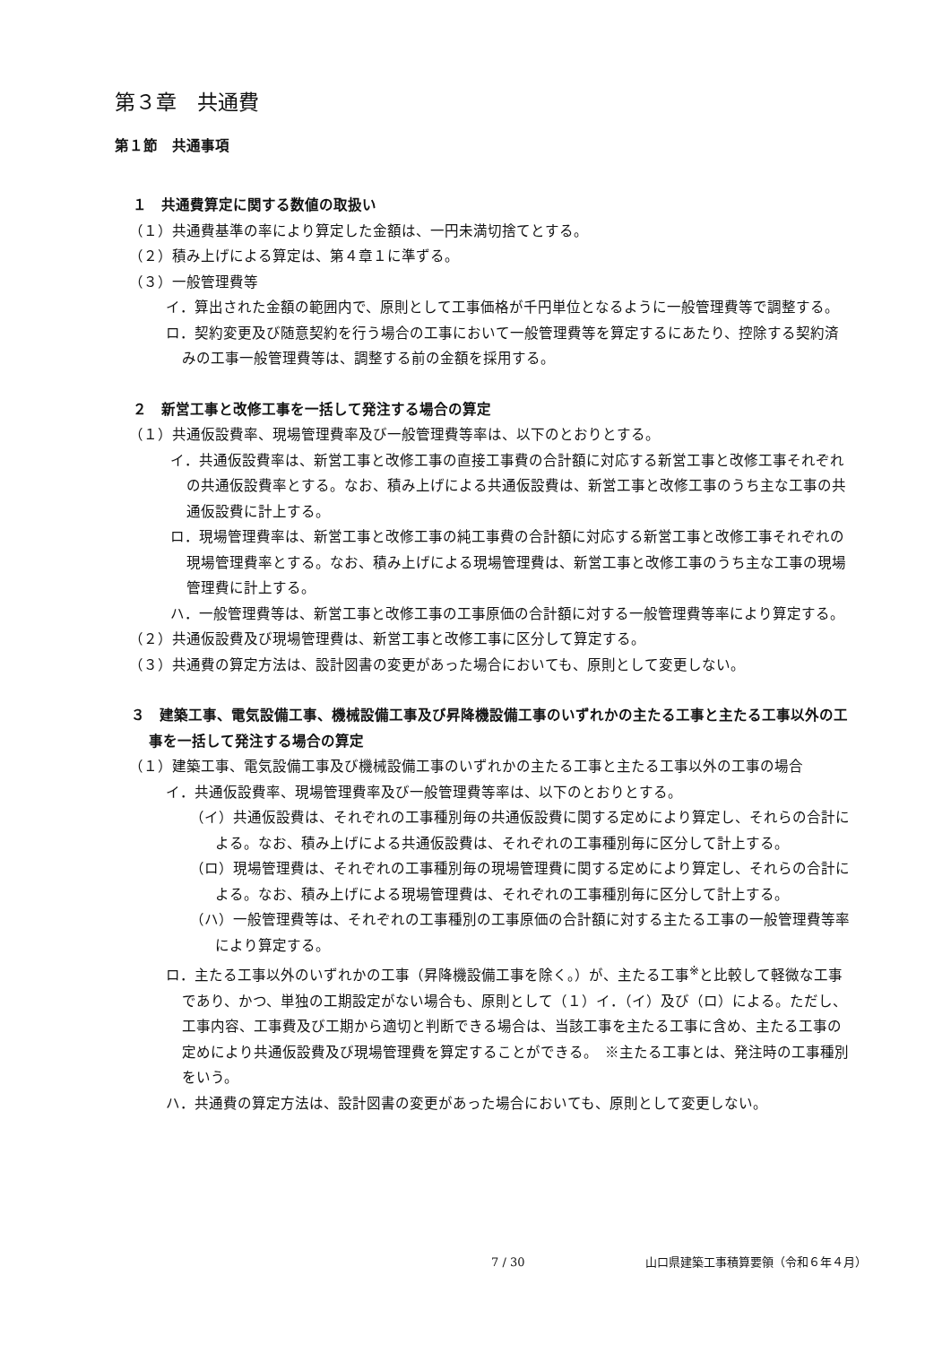第３章　共通費
第１節　共通事項
１　共通費算定に関する数値の取扱い
（１）共通費基準の率により算定した金額は、一円未満切捨てとする。
（２）積み上げによる算定は、第４章１に準ずる。
（３）一般管理費等
イ．算出された金額の範囲内で、原則として工事価格が千円単位となるように一般管理費等で調整する。
ロ．契約変更及び随意契約を行う場合の工事において一般管理費等を算定するにあたり、控除する契約済みの工事一般管理費等は、調整する前の金額を採用する。
２　新営工事と改修工事を一括して発注する場合の算定
（１）共通仮設費率、現場管理費率及び一般管理費等率は、以下のとおりとする。
イ．共通仮設費率は、新営工事と改修工事の直接工事費の合計額に対応する新営工事と改修工事それぞれの共通仮設費率とする。なお、積み上げによる共通仮設費は、新営工事と改修工事のうち主な工事の共通仮設費に計上する。
ロ．現場管理費率は、新営工事と改修工事の純工事費の合計額に対応する新営工事と改修工事それぞれの現場管理費率とする。なお、積み上げによる現場管理費は、新営工事と改修工事のうち主な工事の現場管理費に計上する。
ハ．一般管理費等は、新営工事と改修工事の工事原価の合計額に対する一般管理費等率により算定する。
（２）共通仮設費及び現場管理費は、新営工事と改修工事に区分して算定する。
（３）共通費の算定方法は、設計図書の変更があった場合においても、原則として変更しない。
３　建築工事、電気設備工事、機械設備工事及び昇降機設備工事のいずれかの主たる工事と主たる工事以外の工事を一括して発注する場合の算定
（１）建築工事、電気設備工事及び機械設備工事のいずれかの主たる工事と主たる工事以外の工事の場合
イ．共通仮設費率、現場管理費率及び一般管理費等率は、以下のとおりとする。
（イ）共通仮設費は、それぞれの工事種別毎の共通仮設費に関する定めにより算定し、それらの合計による。なお、積み上げによる共通仮設費は、それぞれの工事種別毎に区分して計上する。
（ロ）現場管理費は、それぞれの工事種別毎の現場管理費に関する定めにより算定し、それらの合計による。なお、積み上げによる現場管理費は、それぞれの工事種別毎に区分して計上する。
（ハ）一般管理費等は、それぞれの工事種別の工事原価の合計額に対する主たる工事の一般管理費等率により算定する。
ロ．主たる工事以外のいずれかの工事（昇降機設備工事を除く。）が、主たる工事<sup>※</sup>と比較して軽微な工事であり、かつ、単独の工期設定がない場合も、原則として（１）イ．（イ）及び（ロ）による。ただし、工事内容、工事費及び工期から適切と判断できる場合は、当該工事を主たる工事に含め、主たる工事の定めにより共通仮設費及び現場管理費を算定することができる。　※主たる工事とは、発注時の工事種別をいう。
ハ．共通費の算定方法は、設計図書の変更があった場合においても、原則として変更しない。
7 / 30 山口県建築工事積算要領（令和６年４月）